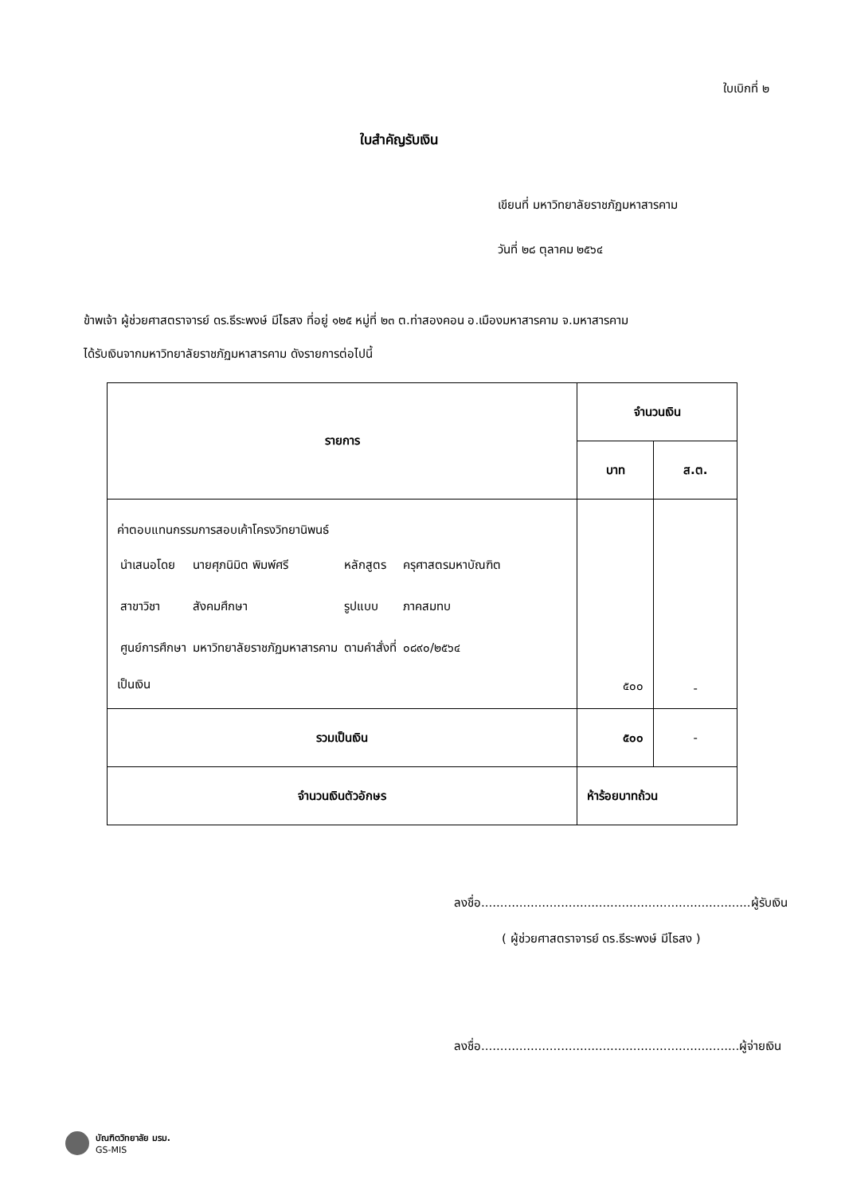ใบเบิกที่ ๒
ใบสำคัญรับเงิน
เขียนที่ มหาวิทยาลัยราชภัฏมหาสารคาม
วันที่ ๒๘ ตุลาคม ๒๕๖๔
ข้าพเจ้า ผู้ช่วยศาสตราจารย์ ดร.ธีระพงษ์ มีไธสง ที่อยู่ ๑๒๕ หมู่ที่ ๒๓ ต.ท่าสองคอน อ.เมืองมหาสารคาม จ.มหาสารคาม
ได้รับเงินจากมหาวิทยาลัยราชภัฏมหาสารคาม ดังรายการต่อไปนี้
| รายการ | จำนวนเงิน | |
| --- | --- | --- |
| | บาท | ส.ต. |
| ค่าตอบแทนกรรมการสอบเค้าโครงวิทยานิพนธ์ / นำเสนอโดย / นายศุภนิมิต พิมพ์ศรี / หลักสูตร / ครุศาสตรมหาบัณฑิต / / สาขาวิชา / สังคมศึกษา / รูปแบบ / ภาคสมทบ / / ศูนย์การศึกษา / มหาวิทยาลัยราชภัฏมหาสารคาม / ตามคำสั่งที่ / ๐๘๙๐/๒๕๖๔ / เป็นเงิน | ๕๐๐ | - |
| รวมเป็นเงิน | ๕๐๐ | - |
| จำนวนเงินตัวอักษร | ห้าร้อยบาทถ้วน | |
ลงชื่อ.......................................................................ผู้รับเงิน
( ผู้ช่วยศาสตราจารย์ ดร.ธีระพงษ์ มีไธสง )
ลงชื่อ....................................................................ผู้จ่ายเงิน
บัณฑิตวิทยาลัย มรม.
GS-MIS